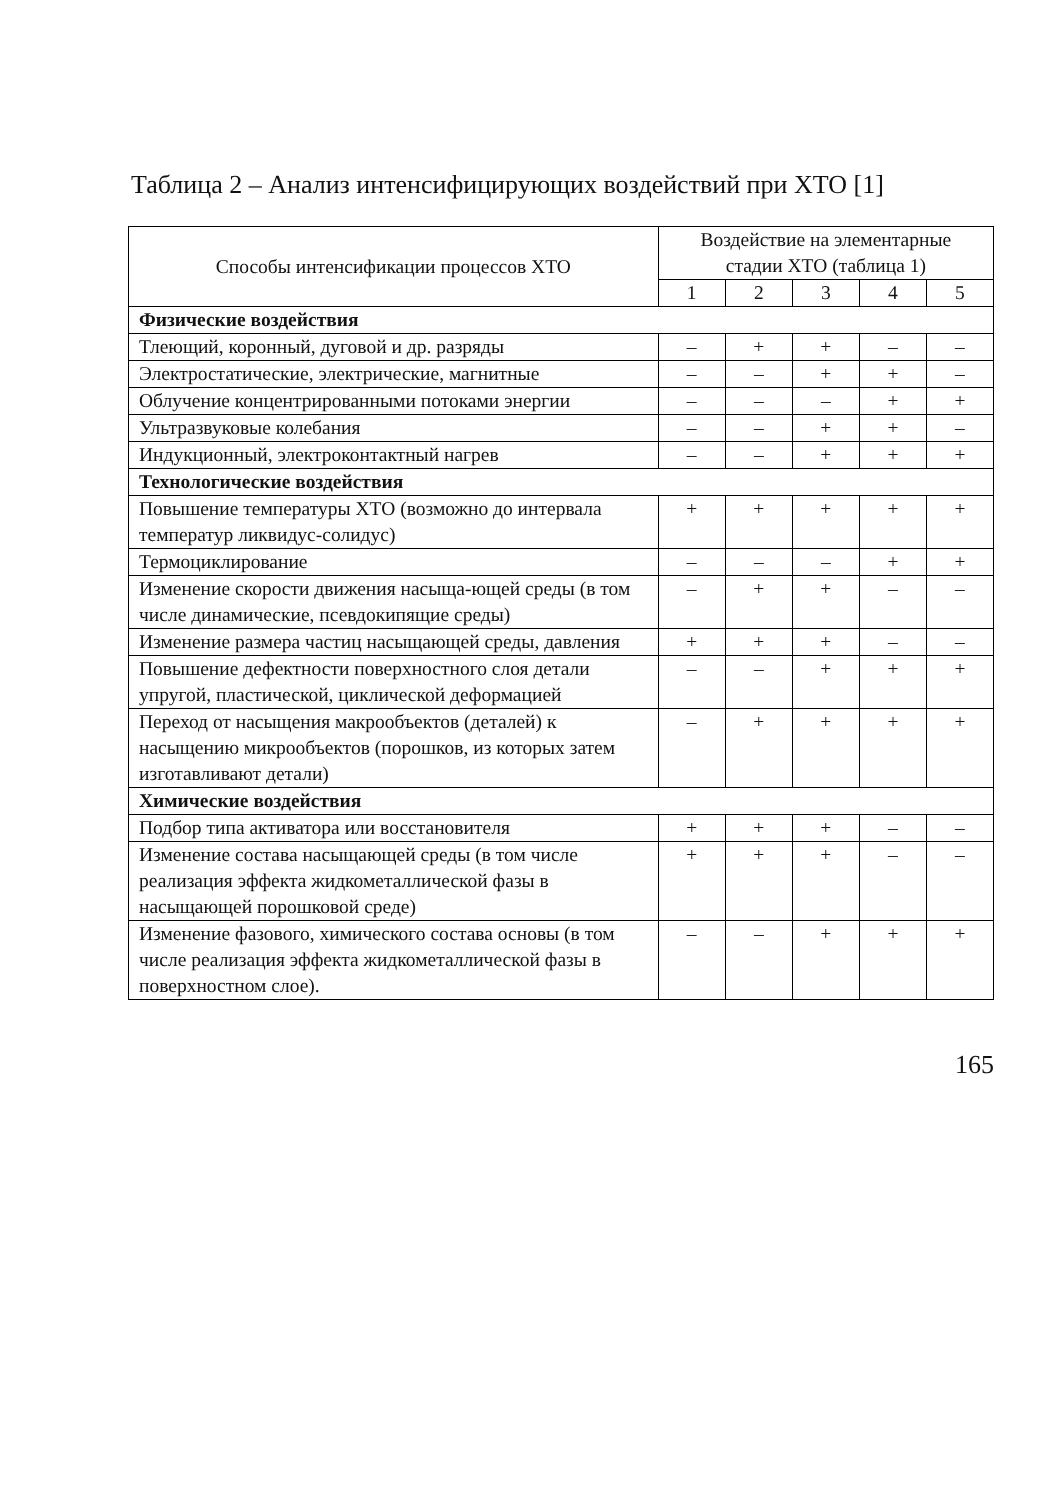Таблица 2 – Анализ интенсифицирующих воздействий при ХТО [1]
| Способы интенсификации процессов ХТО | Воздействие на элементарные стадии ХТО (таблица 1) | | | | |
| --- | --- | --- | --- | --- | --- |
| | 1 | 2 | 3 | 4 | 5 |
| Физические воздействия | | | | | |
| Тлеющий, коронный, дуговой и др. разряды | – | + | + | – | – |
| Электростатические, электрические, магнитные | – | – | + | + | – |
| Облучение концентрированными потоками энергии | – | – | – | + | + |
| Ультразвуковые колебания | – | – | + | + | – |
| Индукционный, электроконтактный нагрев | – | – | + | + | + |
| Технологические воздействия | | | | | |
| Повышение температуры ХТО (возможно до интервала температур ликвидус-солидус) | + | + | + | + | + |
| Термоциклирование | – | – | – | + | + |
| Изменение скорости движения насыща-ющей среды (в том числе динамические, псевдокипящие среды) | – | + | + | – | – |
| Изменение размера частиц насыщающей среды, давления | + | + | + | – | – |
| Повышение дефектности поверхностного слоя детали упругой, пластической, циклической деформацией | – | – | + | + | + |
| Переход от насыщения макрообъектов (деталей) к насыщению микрообъектов (порошков, из которых затем изготавливают детали) | – | + | + | + | + |
| Химические воздействия | | | | | |
| Подбор типа активатора или восстановителя | + | + | + | – | – |
| Изменение состава насыщающей среды (в том числе реализация эффекта жидкометаллической фазы в насыщающей порошковой среде) | + | + | + | – | – |
| Изменение фазового, химического состава основы (в том числе реализация эффекта жидкометаллической фазы в поверхностном слое). | – | – | + | + | + |
165